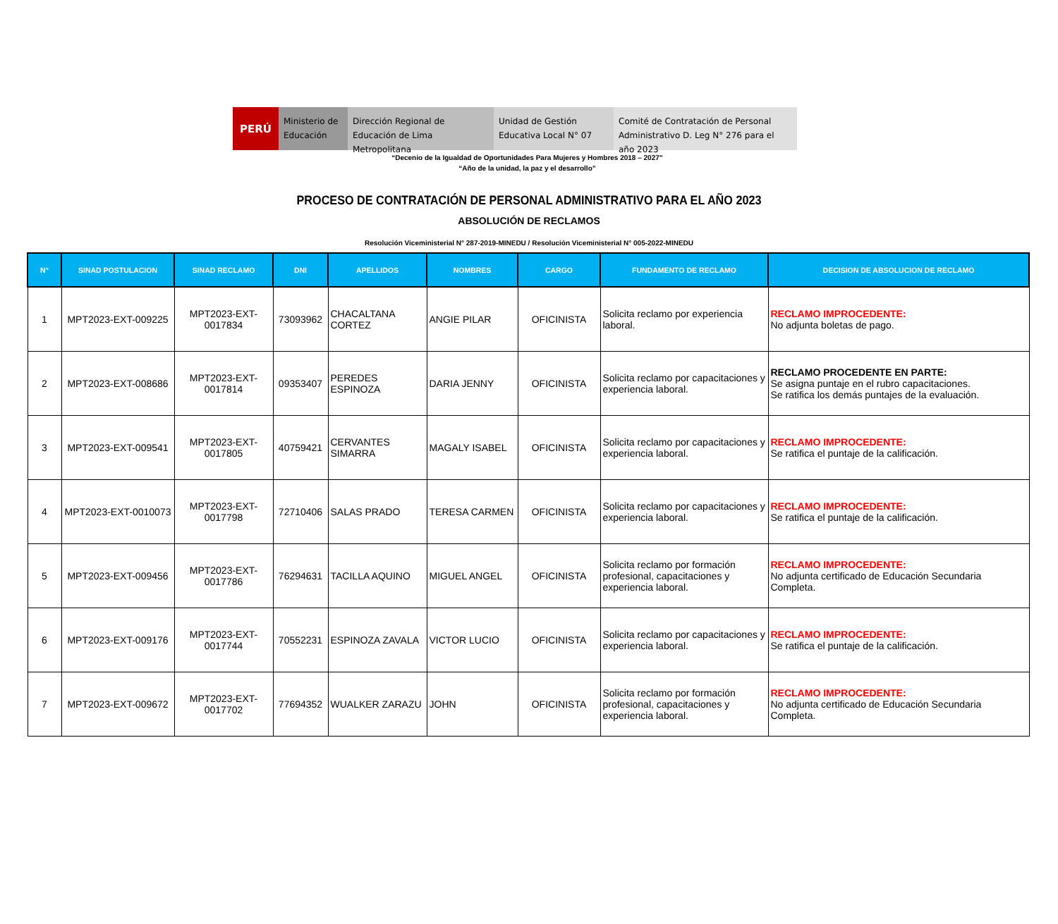PERÚ
Ministerio de Educación
Dirección Regional de Educación de Lima Metropolitana
Unidad de Gestión Educativa Local N° 07
Comité de Contratación de Personal Administrativo D. Leg N° 276 para el año 2023
“Decenio de la Igualdad de Oportunidades Para Mujeres y Hombres 2018 – 2027”
“Año de la unidad, la paz y el desarrollo”
PROCESO DE CONTRATACIÓN DE PERSONAL ADMINISTRATIVO PARA EL AÑO 2023
ABSOLUCIÓN DE RECLAMOS
Resolución Viceministerial N° 287-2019-MINEDU / Resolución Viceministerial N° 005-2022-MINEDU
| N° | SINAD POSTULACION | SINAD RECLAMO | DNI | APELLIDOS | NOMBRES | CARGO | FUNDAMENTO DE RECLAMO | DECISION DE ABSOLUCION DE RECLAMO |
| --- | --- | --- | --- | --- | --- | --- | --- | --- |
| 1 | MPT2023-EXT-009225 | MPT2023-EXT-0017834 | 73093962 | CHACALTANA CORTEZ | ANGIE PILAR | OFICINISTA | Solicita reclamo por experiencia laboral. | RECLAMO IMPROCEDENTE: No adjunta boletas de pago. |
| 2 | MPT2023-EXT-008686 | MPT2023-EXT-0017814 | 09353407 | PEREDES ESPINOZA | DARIA JENNY | OFICINISTA | Solicita reclamo por capacitaciones y experiencia laboral. | RECLAMO PROCEDENTE EN PARTE: Se asigna puntaje en el rubro capacitaciones. Se ratifica los demás puntajes de la evaluación. |
| 3 | MPT2023-EXT-009541 | MPT2023-EXT-0017805 | 40759421 | CERVANTES SIMARRA | MAGALY ISABEL | OFICINISTA | Solicita reclamo por capacitaciones y experiencia laboral. | RECLAMO IMPROCEDENTE: Se ratifica el puntaje de la calificación. |
| 4 | MPT2023-EXT-0010073 | MPT2023-EXT-0017798 | 72710406 | SALAS PRADO | TERESA CARMEN | OFICINISTA | Solicita reclamo por capacitaciones y experiencia laboral. | RECLAMO IMPROCEDENTE: Se ratifica el puntaje de la calificación. |
| 5 | MPT2023-EXT-009456 | MPT2023-EXT-0017786 | 76294631 | TACILLA AQUINO | MIGUEL ANGEL | OFICINISTA | Solicita reclamo por formación profesional, capacitaciones y experiencia laboral. | RECLAMO IMPROCEDENTE: No adjunta certificado de Educación Secundaria Completa. |
| 6 | MPT2023-EXT-009176 | MPT2023-EXT-0017744 | 70552231 | ESPINOZA ZAVALA | VICTOR LUCIO | OFICINISTA | Solicita reclamo por capacitaciones y experiencia laboral. | RECLAMO IMPROCEDENTE: Se ratifica el puntaje de la calificación. |
| 7 | MPT2023-EXT-009672 | MPT2023-EXT-0017702 | 77694352 | WUALKER ZARAZU | JOHN | OFICINISTA | Solicita reclamo por formación profesional, capacitaciones y experiencia laboral. | RECLAMO IMPROCEDENTE: No adjunta certificado de Educación Secundaria Completa. |